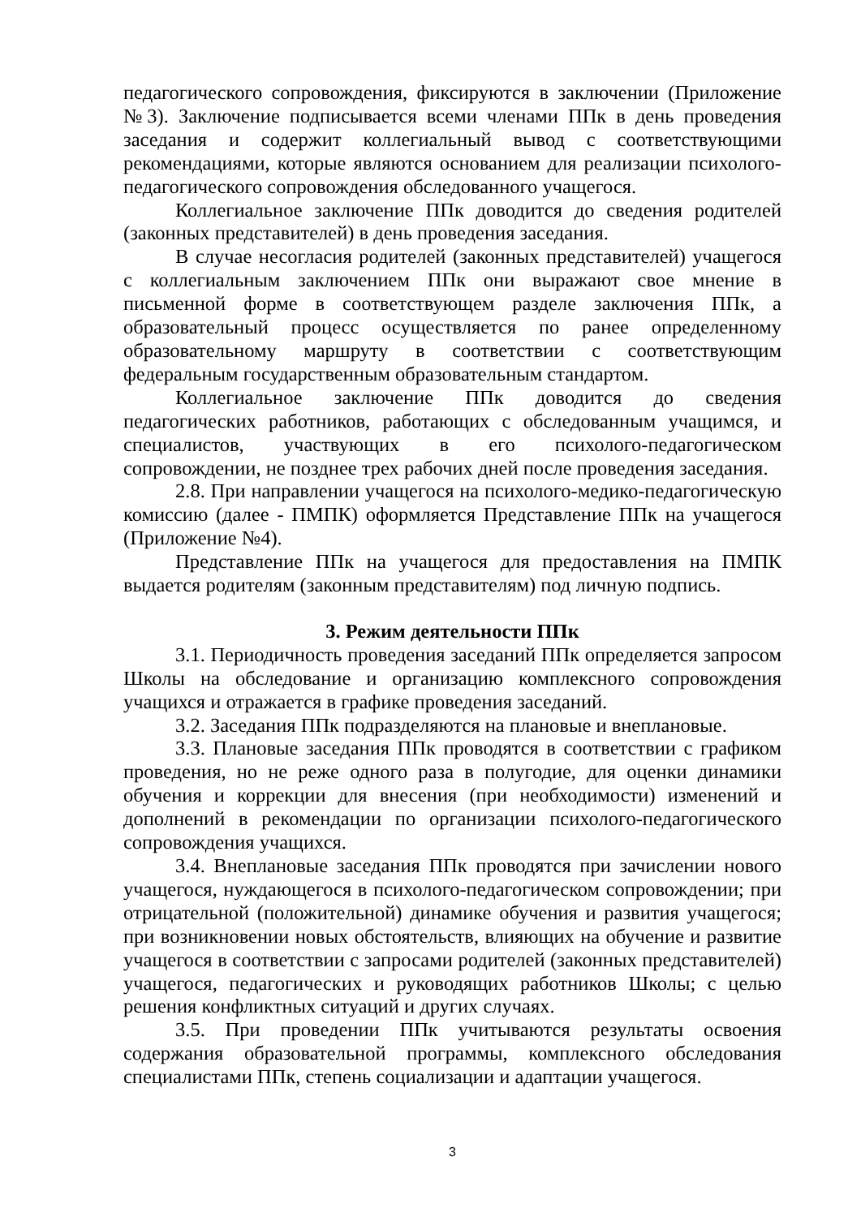педагогического сопровождения, фиксируются в заключении (Приложение №3). Заключение подписывается всеми членами ППк в день проведения заседания и содержит коллегиальный вывод с соответствующими рекомендациями, которые являются основанием для реализации психолого-педагогического сопровождения обследованного учащегося.
Коллегиальное заключение ППк доводится до сведения родителей (законных представителей) в день проведения заседания.
В случае несогласия родителей (законных представителей) учащегося с коллегиальным заключением ППк они выражают свое мнение в письменной форме в соответствующем разделе заключения ППк, а образовательный процесс осуществляется по ранее определенному образовательному маршруту в соответствии с соответствующим федеральным государственным образовательным стандартом.
Коллегиальное заключение ППк доводится до сведения педагогических работников, работающих с обследованным учащимся, и специалистов, участвующих в его психолого-педагогическом сопровождении, не позднее трех рабочих дней после проведения заседания.
2.8. При направлении учащегося на психолого-медико-педагогическую комиссию (далее - ПМПК) оформляется Представление ППк на учащегося (Приложение №4).
Представление ППк на учащегося для предоставления на ПМПК выдается родителям (законным представителям) под личную подпись.
3. Режим деятельности ППк
3.1. Периодичность проведения заседаний ППк определяется запросом Школы на обследование и организацию комплексного сопровождения учащихся и отражается в графике проведения заседаний.
3.2. Заседания ППк подразделяются на плановые и внеплановые.
3.3. Плановые заседания ППк проводятся в соответствии с графиком проведения, но не реже одного раза в полугодие, для оценки динамики обучения и коррекции для внесения (при необходимости) изменений и дополнений в рекомендации по организации психолого-педагогического сопровождения учащихся.
3.4. Внеплановые заседания ППк проводятся при зачислении нового учащегося, нуждающегося в психолого-педагогическом сопровождении; при отрицательной (положительной) динамике обучения и развития учащегося; при возникновении новых обстоятельств, влияющих на обучение и развитие учащегося в соответствии с запросами родителей (законных представителей) учащегося, педагогических и руководящих работников Школы; с целью решения конфликтных ситуаций и других случаях.
3.5. При проведении ППк учитываются результаты освоения содержания образовательной программы, комплексного обследования специалистами ППк, степень социализации и адаптации учащегося.
3